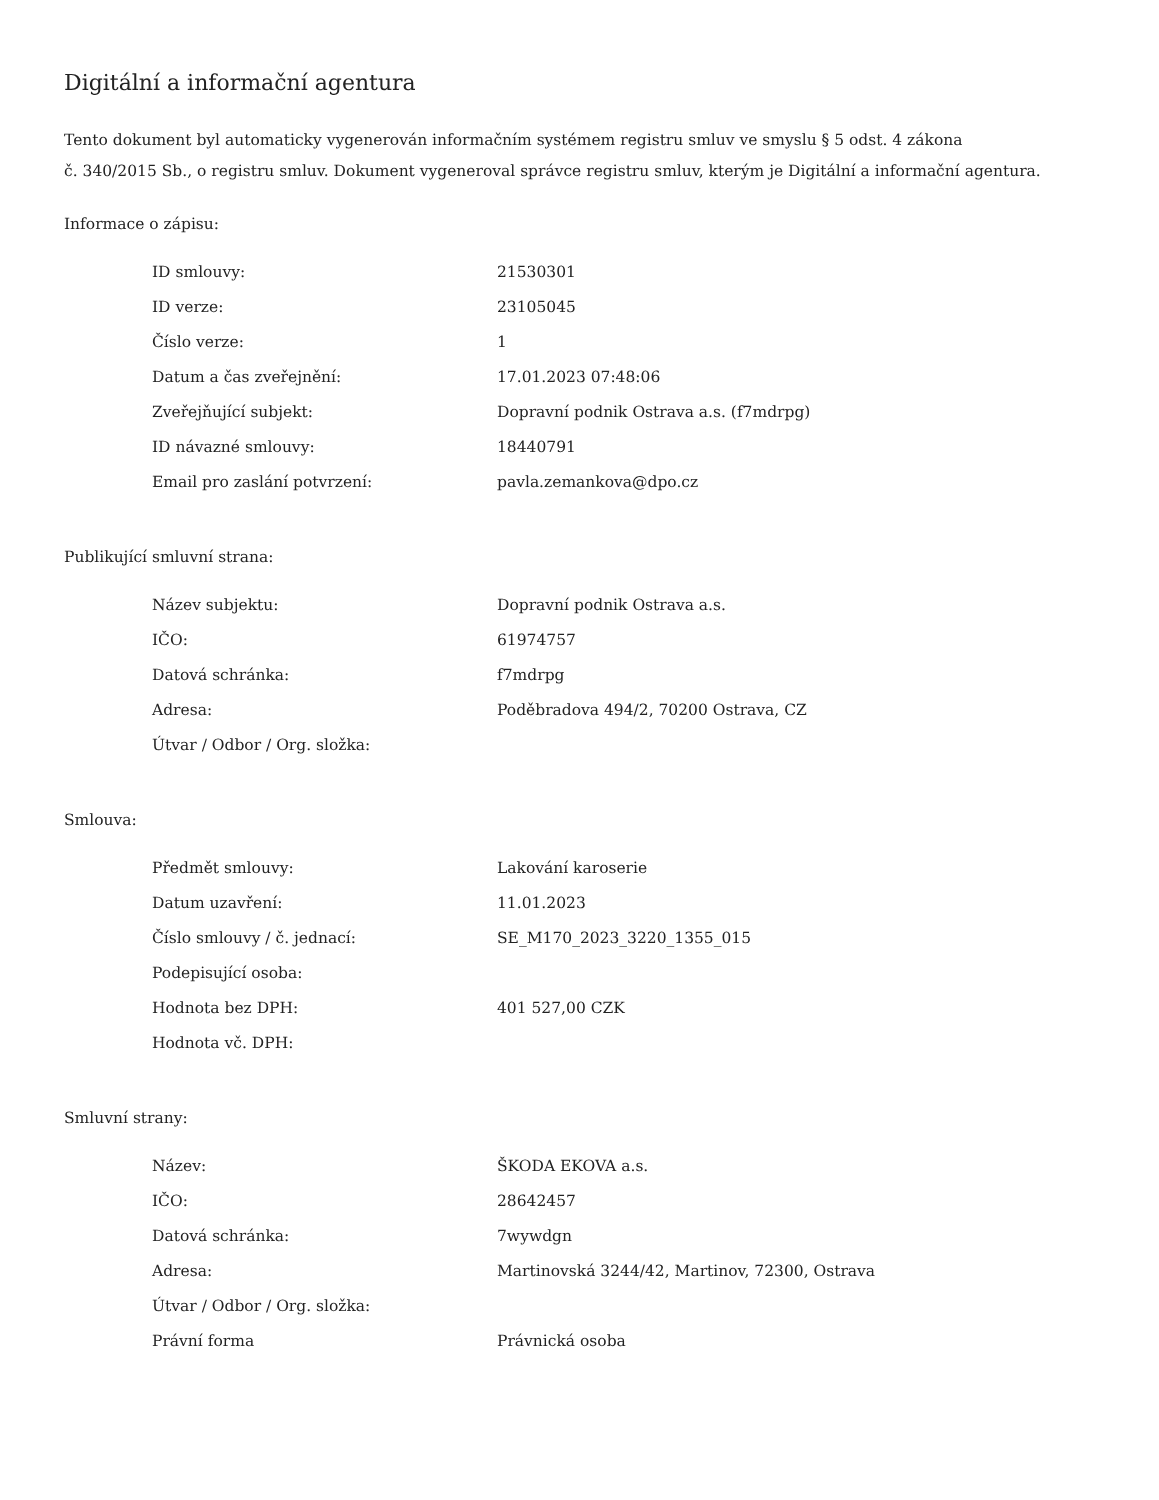Digitální a informační agentura
Tento dokument byl automaticky vygenerován informačním systémem registru smluv ve smyslu § 5 odst. 4 zákona
č. 340/2015 Sb., o registru smluv. Dokument vygeneroval správce registru smluv, kterým je Digitální a informační agentura.
Informace o zápisu:
| ID smlouvy: | 21530301 |
| ID verze: | 23105045 |
| Číslo verze: | 1 |
| Datum a čas zveřejnění: | 17.01.2023 07:48:06 |
| Zveřejňující subjekt: | Dopravní podnik Ostrava a.s. (f7mdrpg) |
| ID návazné smlouvy: | 18440791 |
| Email pro zaslání potvrzení: | pavla.zemankova@dpo.cz |
Publikující smluvní strana:
| Název subjektu: | Dopravní podnik Ostrava a.s. |
| IČO: | 61974757 |
| Datová schránka: | f7mdrpg |
| Adresa: | Poděbradova 494/2, 70200 Ostrava, CZ |
| Útvar / Odbor / Org. složka: | |
Smlouva:
| Předmět smlouvy: | Lakování karoserie |
| Datum uzavření: | 11.01.2023 |
| Číslo smlouvy / č. jednací: | SE_M170_2023_3220_1355_015 |
| Podepisující osoba: | |
| Hodnota bez DPH: | 401 527,00 CZK |
| Hodnota vč. DPH: | |
Smluvní strany:
| Název: | ŠKODA EKOVA a.s. |
| IČO: | 28642457 |
| Datová schránka: | 7wywdgn |
| Adresa: | Martinovská 3244/42, Martinov, 72300, Ostrava |
| Útvar / Odbor / Org. složka: | |
| Právní forma | Právnická osoba |